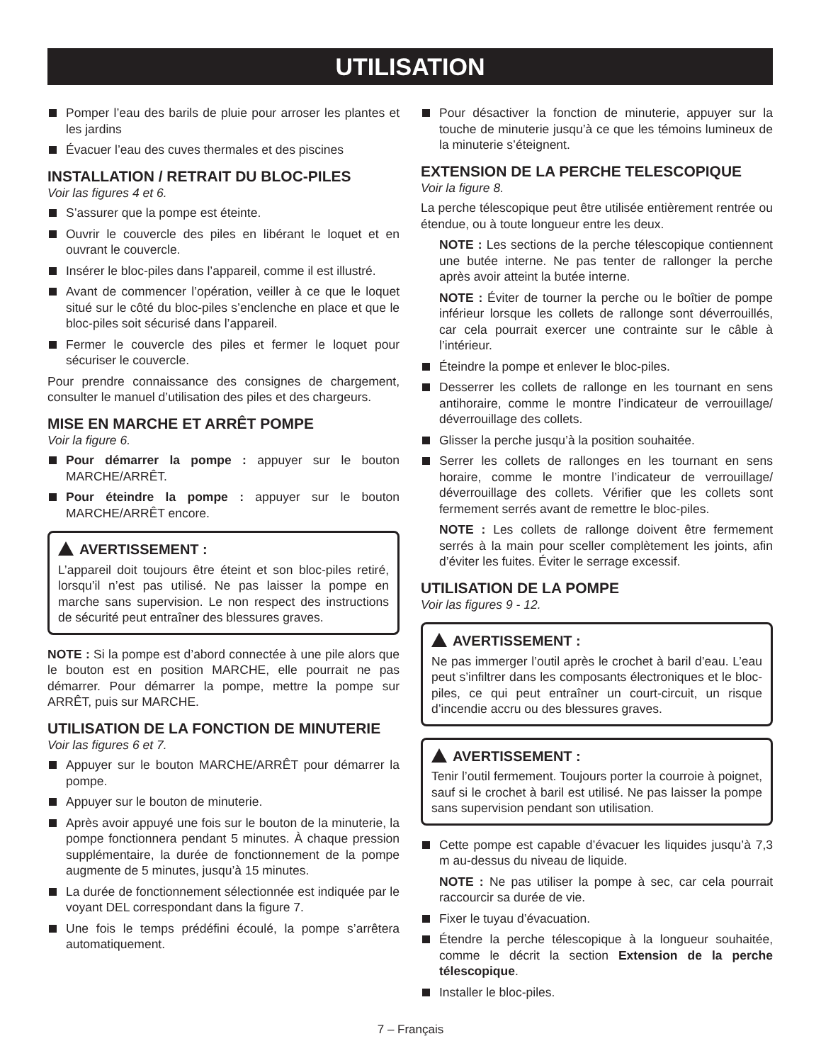UTILISATION
Pomper l’eau des barils de pluie pour arroser les plantes et les jardins
Évacuer l’eau des cuves thermales et des piscines
INSTALLATION / RETRAIT DU BLOC-PILES
Voir las figures 4 et 6.
S’assurer que la pompe est éteinte.
Ouvrir le couvercle des piles en libérant le loquet et en ouvrant le couvercle.
Insérer le bloc-piles dans l’appareil, comme il est illustré.
Avant de commencer l’opération, veiller à ce que le loquet situé sur le côté du bloc-piles s’enclenche en place et que le bloc-piles soit sécurisé dans l’appareil.
Fermer le couvercle des piles et fermer le loquet pour sécuriser le couvercle.
Pour prendre connaissance des consignes de chargement, consulter le manuel d’utilisation des piles et des chargeurs.
MISE EN MARCHE ET ARRÊT POMPE
Voir la figure 6.
Pour démarrer la pompe : appuyer sur le bouton MARCHE/ARRÊT.
Pour éteindre la pompe : appuyer sur le bouton MARCHE/ARRÊT encore.
AVERTISSEMENT :
L’appareil doit toujours être éteint et son bloc-piles retiré, lorsqu’il n’est pas utilisé. Ne pas laisser la pompe en marche sans supervision. Le non respect des instructions de sécurité peut entraîner des blessures graves.
NOTE : Si la pompe est d’abord connectée à une pile alors que le bouton est en position MARCHE, elle pourrait ne pas démarrer. Pour démarrer la pompe, mettre la pompe sur ARRÊT, puis sur MARCHE.
UTILISATION DE LA FONCTION DE MINUTERIE
Voir las figures 6 et 7.
Appuyer sur le bouton MARCHE/ARRÊT pour démarrer la pompe.
Appuyer sur le bouton de minuterie.
Après avoir appuyé une fois sur le bouton de la minuterie, la pompe fonctionnera pendant 5 minutes. À chaque pression supplémentaire, la durée de fonctionnement de la pompe augmente de 5 minutes, jusqu’à 15 minutes.
La durée de fonctionnement sélectionnée est indiquée par le voyant DEL correspondant dans la figure 7.
Une fois le temps prédéfini écoulé, la pompe s’arrêtera automatiquement.
Pour désactiver la fonction de minuterie, appuyer sur la touche de minuterie jusqu’à ce que les témoins lumineux de la minuterie s’éteignent.
EXTENSION DE LA PERCHE TELESCOPIQUE
Voir la figure 8.
La perche télescopique peut être utilisée entièrement rentrée ou étendue, ou à toute longueur entre les deux.
NOTE : Les sections de la perche télescopique contiennent une butée interne. Ne pas tenter de rallonger la perche après avoir atteint la butée interne.
NOTE : Éviter de tourner la perche ou le boîtier de pompe inférieur lorsque les collets de rallonge sont déverrouillés, car cela pourrait exercer une contrainte sur le câble à l’intérieur.
Éteindre la pompe et enlever le bloc-piles.
Desserrer les collets de rallonge en les tournant en sens antihoraire, comme le montre l’indicateur de verrouillage/ déverrouillage des collets.
Glisser la perche jusqu’à la position souhaitée.
Serrer les collets de rallonges en les tournant en sens horaire, comme le montre l’indicateur de verrouillage/ déverrouillage des collets. Vérifier que les collets sont fermement serrés avant de remettre le bloc-piles.
NOTE : Les collets de rallonge doivent être fermement serrés à la main pour sceller complètement les joints, afin d’éviter les fuites. Éviter le serrage excessif.
UTILISATION DE LA POMPE
Voir las figures 9 - 12.
AVERTISSEMENT :
Ne pas immerger l’outil après le crochet à baril d’eau. L’eau peut s’infiltrer dans les composants électroniques et le bloc-piles, ce qui peut entraîner un court-circuit, un risque d’incendie accru ou des blessures graves.
AVERTISSEMENT :
Tenir l’outil fermement. Toujours porter la courroie à poignet, sauf si le crochet à baril est utilisé. Ne pas laisser la pompe sans supervision pendant son utilisation.
Cette pompe est capable d’évacuer les liquides jusqu’à 7,3 m au-dessus du niveau de liquide.
NOTE : Ne pas utiliser la pompe à sec, car cela pourrait raccourcir sa durée de vie.
Fixer le tuyau d’évacuation.
Étendre la perche télescopique à la longueur souhaitée, comme le décrit la section Extension de la perche télescopique.
Installer le bloc-piles.
7 – Français